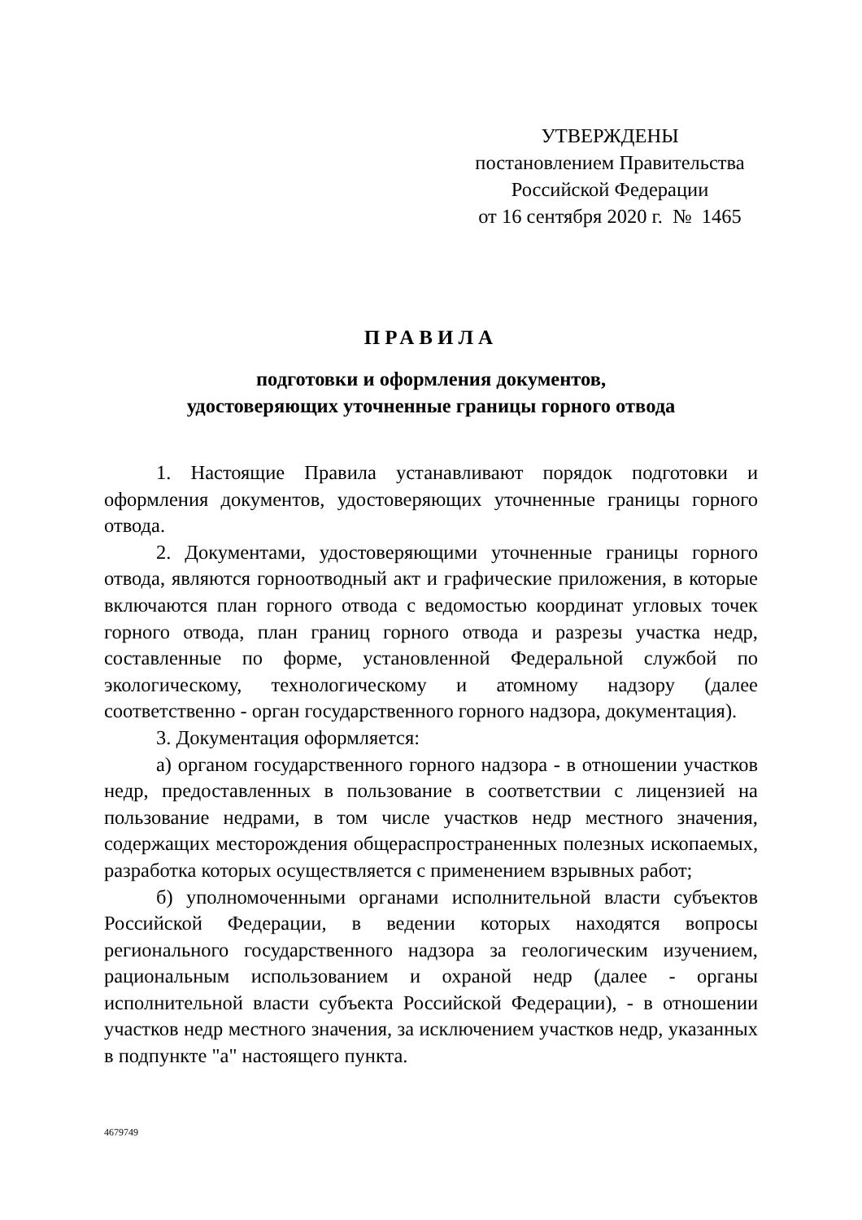УТВЕРЖДЕНЫ
постановлением Правительства
Российской Федерации
от 16 сентября 2020 г. № 1465
ПРАВИЛА
подготовки и оформления документов,
удостоверяющих уточненные границы горного отвода
1. Настоящие Правила устанавливают порядок подготовки и оформления документов, удостоверяющих уточненные границы горного отвода.
2. Документами, удостоверяющими уточненные границы горного отвода, являются горноотводный акт и графические приложения, в которые включаются план горного отвода с ведомостью координат угловых точек горного отвода, план границ горного отвода и разрезы участка недр, составленные по форме, установленной Федеральной службой по экологическому, технологическому и атомному надзору (далее соответственно - орган государственного горного надзора, документация).
3. Документация оформляется:
а) органом государственного горного надзора - в отношении участков недр, предоставленных в пользование в соответствии с лицензией на пользование недрами, в том числе участков недр местного значения, содержащих месторождения общераспространенных полезных ископаемых, разработка которых осуществляется с применением взрывных работ;
б) уполномоченными органами исполнительной власти субъектов Российской Федерации, в ведении которых находятся вопросы регионального государственного надзора за геологическим изучением, рациональным использованием и охраной недр (далее - органы исполнительной власти субъекта Российской Федерации), - в отношении участков недр местного значения, за исключением участков недр, указанных в подпункте "а" настоящего пункта.
4679749